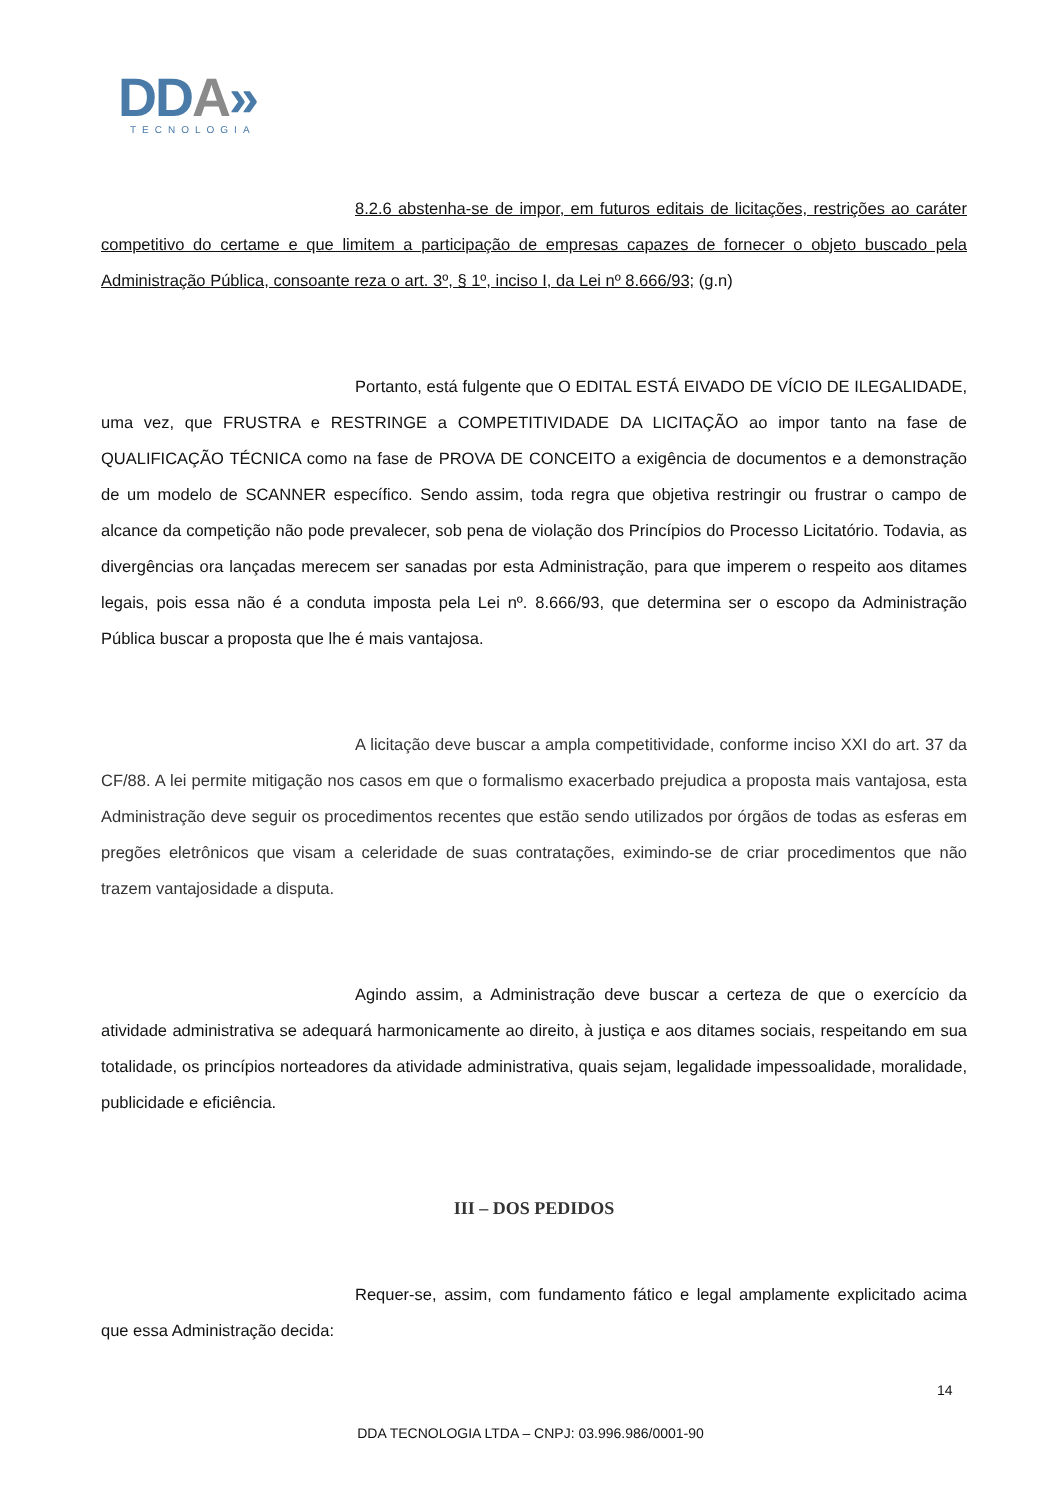DDA»
TECNOLOGIA
8.2.6 abstenha-se de impor, em futuros editais de licitações, restrições ao caráter competitivo do certame e que limitem a participação de empresas capazes de fornecer o objeto buscado pela Administração Pública, consoante reza o art. 3º, § 1º, inciso I, da Lei nº 8.666/93; (g.n)
Portanto, está fulgente que O EDITAL ESTÁ EIVADO DE VÍCIO DE ILEGALIDADE, uma vez, que FRUSTRA e RESTRINGE a COMPETITIVIDADE DA LICITAÇÃO ao impor tanto na fase de QUALIFICAÇÃO TÉCNICA como na fase de PROVA DE CONCEITO a exigência de documentos e a demonstração de um modelo de SCANNER específico. Sendo assim, toda regra que objetiva restringir ou frustrar o campo de alcance da competição não pode prevalecer, sob pena de violação dos Princípios do Processo Licitatório. Todavia, as divergências ora lançadas merecem ser sanadas por esta Administração, para que imperem o respeito aos ditames legais, pois essa não é a conduta imposta pela Lei nº. 8.666/93, que determina ser o escopo da Administração Pública buscar a proposta que lhe é mais vantajosa.
A licitação deve buscar a ampla competitividade, conforme inciso XXI do art. 37 da CF/88. A lei permite mitigação nos casos em que o formalismo exacerbado prejudica a proposta mais vantajosa, esta Administração deve seguir os procedimentos recentes que estão sendo utilizados por órgãos de todas as esferas em pregões eletrônicos que visam a celeridade de suas contratações, eximindo-se de criar procedimentos que não trazem vantajosidade a disputa.
Agindo assim, a Administração deve buscar a certeza de que o exercício da atividade administrativa se adequará harmonicamente ao direito, à justiça e aos ditames sociais, respeitando em sua totalidade, os princípios norteadores da atividade administrativa, quais sejam, legalidade impessoalidade, moralidade, publicidade e eficiência.
III – DOS PEDIDOS
Requer-se, assim, com fundamento fático e legal amplamente explicitado acima que essa Administração decida:
14
DDA TECNOLOGIA LTDA – CNPJ: 03.996.986/0001-90